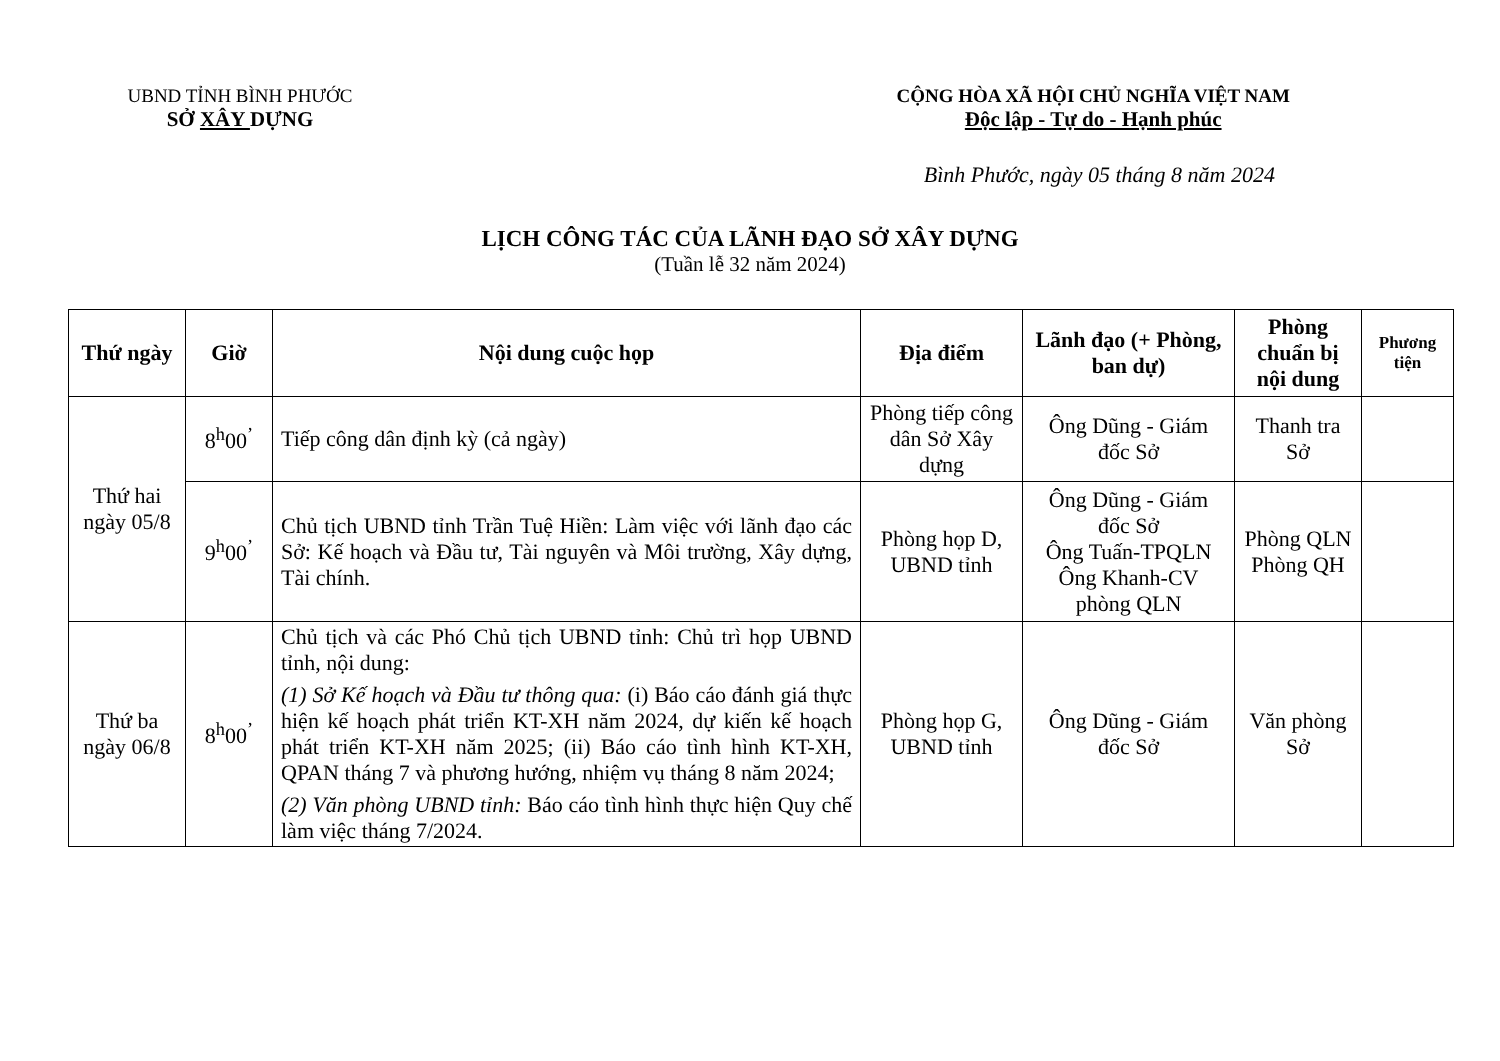UBND TỈNH BÌNH PHƯỚC
SỞ XÂY DỰNG
CỘNG HÒA XÃ HỘI CHỦ NGHĨA VIỆT NAM
Độc lập - Tự do - Hạnh phúc
Bình Phước, ngày 05 tháng 8 năm 2024
LỊCH CÔNG TÁC CỦA LÃNH ĐẠO SỞ XÂY DỰNG
(Tuần lễ 32 năm 2024)
| Thứ ngày | Giờ | Nội dung cuộc họp | Địa điểm | Lãnh đạo (+ Phòng, ban dự) | Phòng chuẩn bị nội dung | Phương tiện |
| --- | --- | --- | --- | --- | --- | --- |
| Thứ hai ngày 05/8 | 8<sup>h</sup>00<sup>’</sup> | Tiếp công dân định kỳ (cả ngày) | Phòng tiếp công dân Sở Xây dựng | Ông Dũng - Giám đốc Sở | Thanh tra Sở | |
| | 9<sup>h</sup>00<sup>’</sup> | Chủ tịch UBND tỉnh Trần Tuệ Hiền: Làm việc với lãnh đạo các Sở: Kế hoạch và Đầu tư, Tài nguyên và Môi trường, Xây dựng, Tài chính. | Phòng họp D, UBND tỉnh | Ông Dũng - Giám đốc Sở Ông Tuấn-TPQLN Ông Khanh-CV phòng QLN | Phòng QLN Phòng QH | |
| Thứ ba ngày 06/8 | 8<sup>h</sup>00<sup>’</sup> | Chủ tịch và các Phó Chủ tịch UBND tỉnh: Chủ trì họp UBND tỉnh, nội dung: (1) Sở Kế hoạch và Đầu tư thông qua: (i) Báo cáo đánh giá thực hiện kế hoạch phát triển KT-XH năm 2024, dự kiến kế hoạch phát triển KT-XH năm 2025; (ii) Báo cáo tình hình KT-XH, QPAN tháng 7 và phương hướng, nhiệm vụ tháng 8 năm 2024; (2) Văn phòng UBND tỉnh: Báo cáo tình hình thực hiện Quy chế làm việc tháng 7/2024. | Phòng họp G, UBND tỉnh | Ông Dũng - Giám đốc Sở | Văn phòng Sở | |